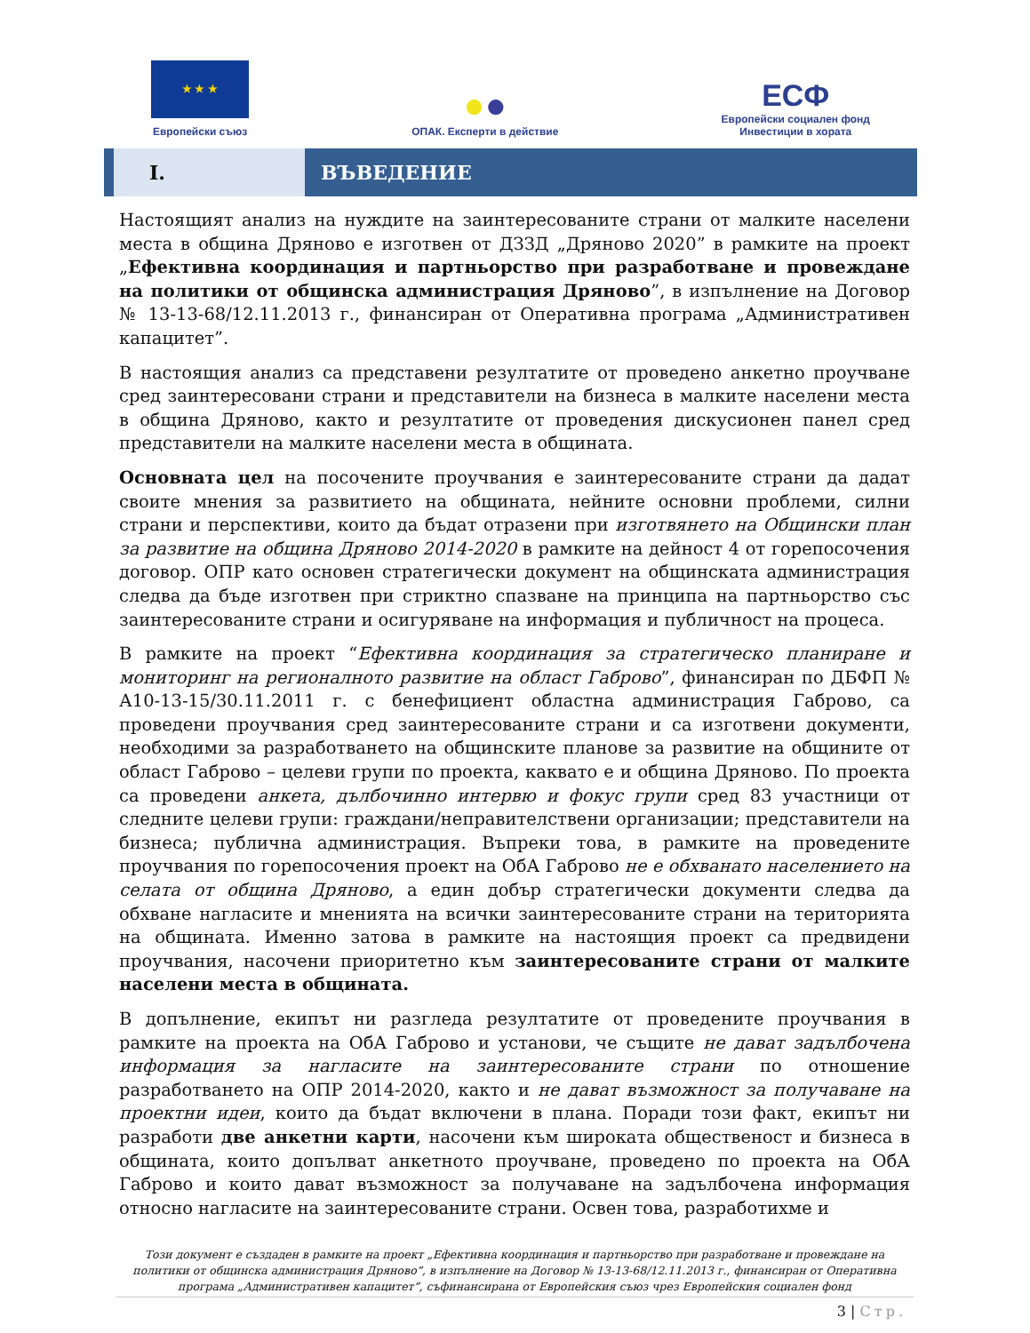★ ★ ★
Европейски съюз
●●
ОПАК. Експерти в действие
ЕСФ
Европейски социален фонд
Инвестиции в хората
I. ВЪВЕДЕНИЕ
Настоящият анализ на нуждите на заинтересованите страни от малките населени места в община Дряново е изготвен от ДЗЗД „Дряново 2020” в рамките на проект „Ефективна координация и партньорство при разработване и провеждане на политики от общинска администрация Дряново”, в изпълнение на Договор № 13-13-68/12.11.2013 г., финансиран от Оперативна програма „Административен капацитет”.
В настоящия анализ са представени резултатите от проведено анкетно проучване сред заинтересовани страни и представители на бизнеса в малките населени места в община Дряново, както и резултатите от проведения дискусионен панел сред представители на малките населени места в общината.
Основната цел на посочените проучвания е заинтересованите страни да дадат своите мнения за развитието на общината, нейните основни проблеми, силни страни и перспективи, които да бъдат отразени при изготвянето на Общински план за развитие на община Дряново 2014-2020 в рамките на дейност 4 от горепосочения договор. ОПР като основен стратегически документ на общинската администрация следва да бъде изготвен при стриктно спазване на принципа на партньорство със заинтересованите страни и осигуряване на информация и публичност на процеса.
В рамките на проект “Ефективна координация за стратегическо планиране и мониторинг на регионалното развитие на област Габрово”, финансиран по ДБФП № А10-13-15/30.11.2011 г. с бенефициент областна администрация Габрово, са проведени проучвания сред заинтересованите страни и са изготвени документи, необходими за разработването на общинските планове за развитие на общините от област Габрово – целеви групи по проекта, каквато е и община Дряново. По проекта са проведени анкета, дълбочинно интервю и фокус групи сред 83 участници от следните целеви групи: граждани/неправителствени организации; представители на бизнеса; публична администрация. Въпреки това, в рамките на проведените проучвания по горепосочения проект на ОбА Габрово не е обхванато населението на селата от община Дряново, а един добър стратегически документи следва да обхване нагласите и мненията на всички заинтересованите страни на територията на общината. Именно затова в рамките на настоящия проект са предвидени проучвания, насочени приоритетно към заинтересованите страни от малките населени места в общината.
В допълнение, екипът ни разгледа резултатите от проведените проучвания в рамките на проекта на ОбА Габрово и установи, че същите не дават задълбочена информация за нагласите на заинтересованите страни по отношение разработването на ОПР 2014-2020, както и не дават възможност за получаване на проектни идеи, които да бъдат включени в плана. Поради този факт, екипът ни разработи две анкетни карти, насочени към широката общественост и бизнеса в общината, които допълват анкетното проучване, проведено по проекта на ОбА Габрово и които дават възможност за получаване на задълбочена информация относно нагласите на заинтересованите страни. Освен това, разработихме и
Този документ е създаден в рамките на проект „Ефективна координация и партньорство при разработване и провеждане на политики от общинска администрация Дряново”, в изпълнение на Договор № 13-13-68/12.11.2013 г., финансиран от Оперативна програма „Административен капацитет”, съфинансирана от Европейския съюз чрез Европейския социален фонд
3 | Стр.